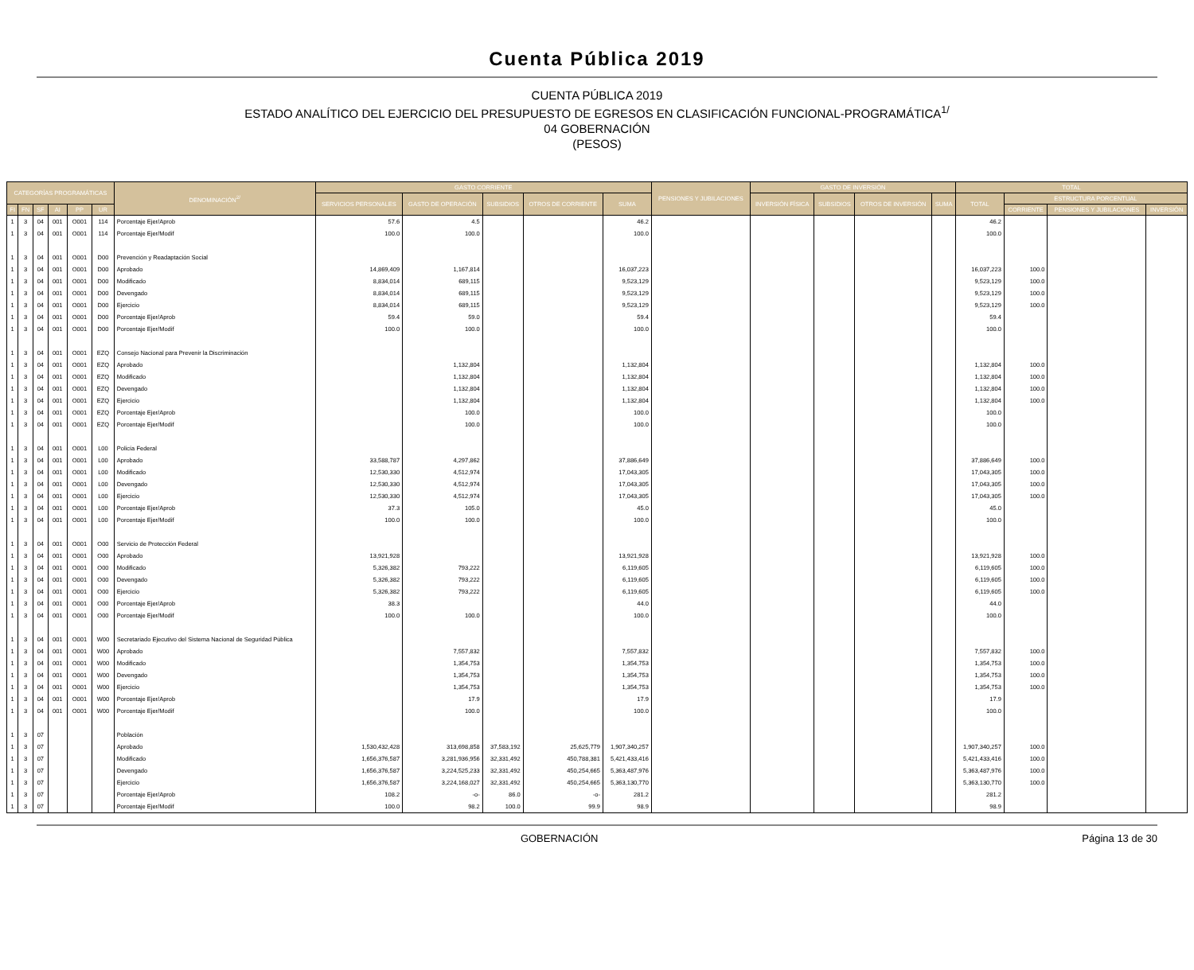Cuenta Pública 2019
CUENTA PÚBLICA 2019
ESTADO ANALÍTICO DEL EJERCICIO DEL PRESUPUESTO DE EGRESOS EN CLASIFICACIÓN FUNCIONAL-PROGRAMÁTICA<sup>1/</sup>
04 GOBERNACIÓN
(PESOS)
| CATEGORÍAS PROGRAMÁTICAS | | | | | | DENOMINACIÓN<sup>2/</sup> | GASTO CORRIENTE | | | | | PENSIONES Y JUBILACIONES | GASTO DE INVERSIÓN | | | | TOTAL | | | |
| --- | --- | --- | --- | --- | --- | --- | --- | --- | --- | --- | --- | --- | --- | --- | --- | --- | --- | --- | --- | --- |
| | | | | | | | SERVICIOS PERSONALES | GASTO DE OPERACIÓN | SUBSIDIOS | OTROS DE CORRIENTE | SUMA | | INVERSIÓN FÍSICA | SUBSIDIOS | OTROS DE INVERSIÓN | SUMA | TOTAL | ESTRUCTURA PORCENTUAL | | |
| FI | FN | SF | AI | PP | UR | | | | | | | | | | | | | CORRIENTE | PENSIONES Y JUBILACIONES | INVERSIÓN |
| 1 | 3 | 04 | 001 | O001 | 114 | Porcentaje Ejer/Aprob | 57.6 | 4.5 | | | 46.2 | | | | | | 46.2 | | | |
| 1 | 3 | 04 | 001 | O001 | 114 | Porcentaje Ejer/Modif | 100.0 | 100.0 | | | 100.0 | | | | | | 100.0 | | | |
| 1 | 3 | 04 | 001 | O001 | D00 | Prevención y Readaptación Social | | | | | | | | | | | | | | |
| 1 | 3 | 04 | 001 | O001 | D00 | Aprobado | 14,869,409 | 1,167,814 | | | 16,037,223 | | | | | | 16,037,223 | 100.0 | | |
| 1 | 3 | 04 | 001 | O001 | D00 | Modificado | 8,834,014 | 689,115 | | | 9,523,129 | | | | | | 9,523,129 | 100.0 | | |
| 1 | 3 | 04 | 001 | O001 | D00 | Devengado | 8,834,014 | 689,115 | | | 9,523,129 | | | | | | 9,523,129 | 100.0 | | |
| 1 | 3 | 04 | 001 | O001 | D00 | Ejercicio | 8,834,014 | 689,115 | | | 9,523,129 | | | | | | 9,523,129 | 100.0 | | |
| 1 | 3 | 04 | 001 | O001 | D00 | Porcentaje Ejer/Aprob | 59.4 | 59.0 | | | 59.4 | | | | | | 59.4 | | | |
| 1 | 3 | 04 | 001 | O001 | D00 | Porcentaje Ejer/Modif | 100.0 | 100.0 | | | 100.0 | | | | | | 100.0 | | | |
| 1 | 3 | 04 | 001 | O001 | EZQ | Consejo Nacional para Prevenir la Discriminación | | | | | | | | | | | | | | |
| 1 | 3 | 04 | 001 | O001 | EZQ | Aprobado | | 1,132,804 | | | 1,132,804 | | | | | | 1,132,804 | 100.0 | | |
| 1 | 3 | 04 | 001 | O001 | EZQ | Modificado | | 1,132,804 | | | 1,132,804 | | | | | | 1,132,804 | 100.0 | | |
| 1 | 3 | 04 | 001 | O001 | EZQ | Devengado | | 1,132,804 | | | 1,132,804 | | | | | | 1,132,804 | 100.0 | | |
| 1 | 3 | 04 | 001 | O001 | EZQ | Ejercicio | | 1,132,804 | | | 1,132,804 | | | | | | 1,132,804 | 100.0 | | |
| 1 | 3 | 04 | 001 | O001 | EZQ | Porcentaje Ejer/Aprob | | 100.0 | | | 100.0 | | | | | | 100.0 | | | |
| 1 | 3 | 04 | 001 | O001 | EZQ | Porcentaje Ejer/Modif | | 100.0 | | | 100.0 | | | | | | 100.0 | | | |
| 1 | 3 | 04 | 001 | O001 | L00 | Policía Federal | | | | | | | | | | | | | | |
| 1 | 3 | 04 | 001 | O001 | L00 | Aprobado | 33,588,787 | 4,297,862 | | | 37,886,649 | | | | | | 37,886,649 | 100.0 | | |
| 1 | 3 | 04 | 001 | O001 | L00 | Modificado | 12,530,330 | 4,512,974 | | | 17,043,305 | | | | | | 17,043,305 | 100.0 | | |
| 1 | 3 | 04 | 001 | O001 | L00 | Devengado | 12,530,330 | 4,512,974 | | | 17,043,305 | | | | | | 17,043,305 | 100.0 | | |
| 1 | 3 | 04 | 001 | O001 | L00 | Ejercicio | 12,530,330 | 4,512,974 | | | 17,043,305 | | | | | | 17,043,305 | 100.0 | | |
| 1 | 3 | 04 | 001 | O001 | L00 | Porcentaje Ejer/Aprob | 37.3 | 105.0 | | | 45.0 | | | | | | 45.0 | | | |
| 1 | 3 | 04 | 001 | O001 | L00 | Porcentaje Ejer/Modif | 100.0 | 100.0 | | | 100.0 | | | | | | 100.0 | | | |
| 1 | 3 | 04 | 001 | O001 | O00 | Servicio de Protección Federal | | | | | | | | | | | | | | |
| 1 | 3 | 04 | 001 | O001 | O00 | Aprobado | 13,921,928 | | | | 13,921,928 | | | | | | 13,921,928 | 100.0 | | |
| 1 | 3 | 04 | 001 | O001 | O00 | Modificado | 5,326,382 | 793,222 | | | 6,119,605 | | | | | | 6,119,605 | 100.0 | | |
| 1 | 3 | 04 | 001 | O001 | O00 | Devengado | 5,326,382 | 793,222 | | | 6,119,605 | | | | | | 6,119,605 | 100.0 | | |
| 1 | 3 | 04 | 001 | O001 | O00 | Ejercicio | 5,326,382 | 793,222 | | | 6,119,605 | | | | | | 6,119,605 | 100.0 | | |
| 1 | 3 | 04 | 001 | O001 | O00 | Porcentaje Ejer/Aprob | 38.3 | | | | 44.0 | | | | | | 44.0 | | | |
| 1 | 3 | 04 | 001 | O001 | O00 | Porcentaje Ejer/Modif | 100.0 | 100.0 | | | 100.0 | | | | | | 100.0 | | | |
| 1 | 3 | 04 | 001 | O001 | W00 | Secretariado Ejecutivo del Sistema Nacional de Seguridad Pública | | | | | | | | | | | | | | |
| 1 | 3 | 04 | 001 | O001 | W00 | Aprobado | | 7,557,832 | | | 7,557,832 | | | | | | 7,557,832 | 100.0 | | |
| 1 | 3 | 04 | 001 | O001 | W00 | Modificado | | 1,354,753 | | | 1,354,753 | | | | | | 1,354,753 | 100.0 | | |
| 1 | 3 | 04 | 001 | O001 | W00 | Devengado | | 1,354,753 | | | 1,354,753 | | | | | | 1,354,753 | 100.0 | | |
| 1 | 3 | 04 | 001 | O001 | W00 | Ejercicio | | 1,354,753 | | | 1,354,753 | | | | | | 1,354,753 | 100.0 | | |
| 1 | 3 | 04 | 001 | O001 | W00 | Porcentaje Ejer/Aprob | | 17.9 | | | 17.9 | | | | | | 17.9 | | | |
| 1 | 3 | 04 | 001 | O001 | W00 | Porcentaje Ejer/Modif | | 100.0 | | | 100.0 | | | | | | 100.0 | | | |
| 1 | 3 | 07 | | | | Población | | | | | | | | | | | | | | |
| 1 | 3 | 07 | | | | Aprobado | 1,530,432,428 | 313,698,858 | 37,583,192 | 25,625,779 | 1,907,340,257 | | | | | | 1,907,340,257 | 100.0 | | |
| 1 | 3 | 07 | | | | Modificado | 1,656,376,587 | 3,281,936,956 | 32,331,492 | 450,788,381 | 5,421,433,416 | | | | | | 5,421,433,416 | 100.0 | | |
| 1 | 3 | 07 | | | | Devengado | 1,656,376,587 | 3,224,525,233 | 32,331,492 | 450,254,665 | 5,363,487,976 | | | | | | 5,363,487,976 | 100.0 | | |
| 1 | 3 | 07 | | | | Ejercicio | 1,656,376,587 | 3,224,168,027 | 32,331,492 | 450,254,665 | 5,363,130,770 | | | | | | 5,363,130,770 | 100.0 | | |
| 1 | 3 | 07 | | | | Porcentaje Ejer/Aprob | 108.2 | -o- | 86.0 | -o- | 281.2 | | | | | | 281.2 | | | |
| 1 | 3 | 07 | | | | Porcentaje Ejer/Modif | 100.0 | 98.2 | 100.0 | 99.9 | 98.9 | | | | | | 98.9 | | | |
GOBERNACIÓN Página 13 de 30